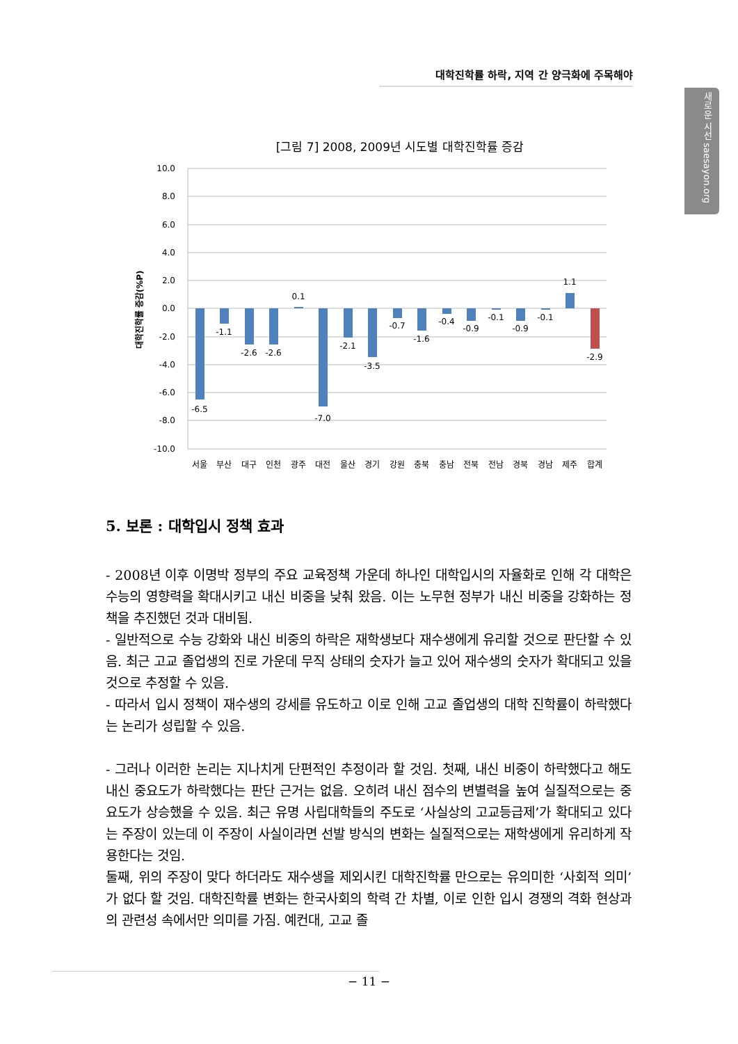대학진학률 하락, 지역 간 양극화에 주목해야
새로운 시선 saesayon.org
[그림 7] 2008, 2009년 시도별 대학진학률 증감
10.0
8.0
6.0
4.0
2.0
0.0
-2.0
-4.0
-6.0
-8.0
-10.0
대학진학률 증감(%P)
-6.5
-1.1
-2.6
-2.6
0.1
-7.0
-2.1
-3.5
-0.7
-1.6
-0.4
-0.9
-0.1
-0.9
-0.1
1.1
-2.9
서울
부산
대구
인천
광주
대전
울산
경기
강원
충북
충남
전북
전남
경북
경남
제주
합계
5. 보론 : 대학입시 정책 효과
- 2008년 이후 이명박 정부의 주요 교육정책 가운데 하나인 대학입시의 자율화로 인해 각 대학은 수능의 영향력을 확대시키고 내신 비중을 낮춰 왔음. 이는 노무현 정부가 내신 비중을 강화하는 정책을 추진했던 것과 대비됨.
- 일반적으로 수능 강화와 내신 비중의 하락은 재학생보다 재수생에게 유리할 것으로 판단할 수 있음. 최근 고교 졸업생의 진로 가운데 무직 상태의 숫자가 늘고 있어 재수생의 숫자가 확대되고 있을 것으로 추정할 수 있음.
- 따라서 입시 정책이 재수생의 강세를 유도하고 이로 인해 고교 졸업생의 대학 진학률이 하락했다는 논리가 성립할 수 있음.
- 그러나 이러한 논리는 지나치게 단편적인 추정이라 할 것임. 첫째, 내신 비중이 하락했다고 해도 내신 중요도가 하락했다는 판단 근거는 없음. 오히려 내신 점수의 변별력을 높여 실질적으로는 중요도가 상승했을 수 있음. 최근 유명 사립대학들의 주도로 ‘사실상의 고교등급제’가 확대되고 있다는 주장이 있는데 이 주장이 사실이라면 선발 방식의 변화는 실질적으로는 재학생에게 유리하게 작용한다는 것임.
둘째, 위의 주장이 맞다 하더라도 재수생을 제외시킨 대학진학률 만으로는 유의미한 ‘사회적 의미’가 없다 할 것임. 대학진학률 변화는 한국사회의 학력 간 차별, 이로 인한 입시 경쟁의 격화 현상과의 관련성 속에서만 의미를 가짐. 예컨대, 고교 졸
− 11 −